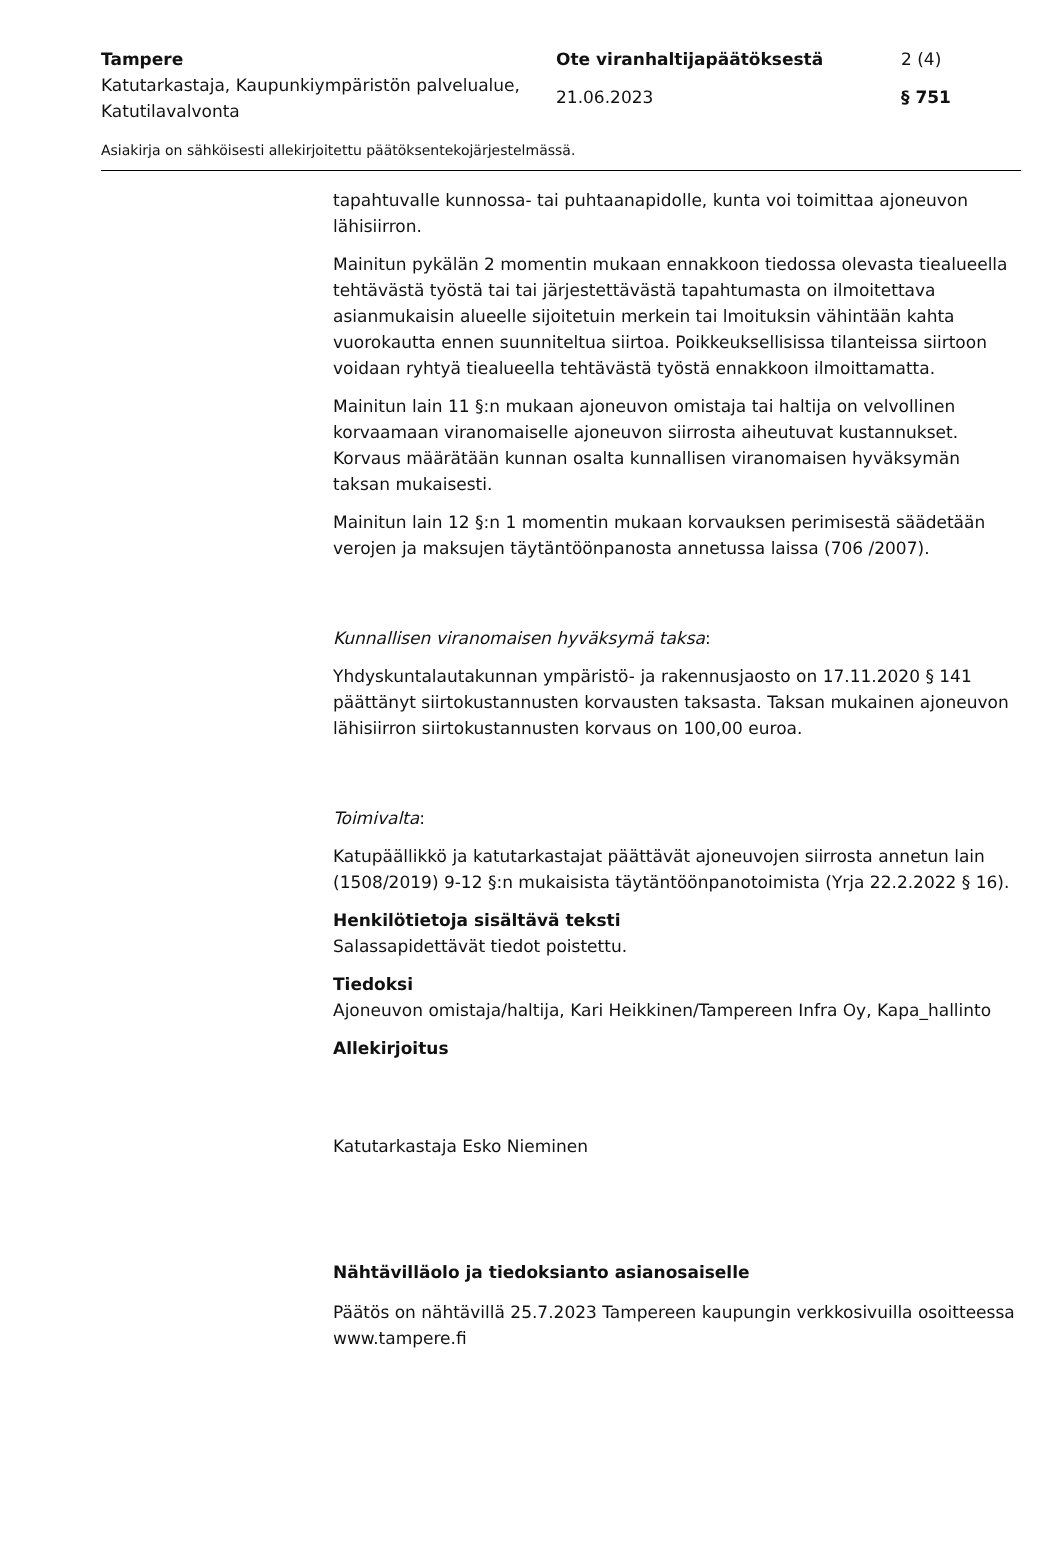Tampere Ote viranhaltijapäätöksestä 2 (4)
Katutarkastaja, Kaupunkiympäristön palvelualue, Katutilavalvonta
21.06.2023 § 751
Asiakirja on sähköisesti allekirjoitettu päätöksentekojärjestelmässä.
tapahtuvalle kunnossa- tai puhtaanapidolle, kunta voi toimittaa ajoneuvon lähisiirron.
Mainitun pykälän 2 momentin mukaan ennakkoon tiedossa olevasta tiealueella tehtävästä työstä tai tai järjestettävästä tapahtumasta on ilmoitettava asianmukaisin alueelle sijoitetuin merkein tai lmoituksin vähintään kahta vuorokautta ennen suunniteltua siirtoa. Poikkeuksellisissa tilanteissa siirtoon voidaan ryhtyä tiealueella tehtävästä työstä ennakkoon ilmoittamatta.
Mainitun lain 11 §:n mukaan ajoneuvon omistaja tai haltija on velvollinen korvaamaan viranomaiselle ajoneuvon siirrosta aiheutuvat kustannukset. Korvaus määrätään kunnan osalta kunnallisen viranomaisen hyväksymän taksan mukaisesti.
Mainitun lain 12 §:n 1 momentin mukaan korvauksen perimisestä säädetään verojen ja maksujen täytäntöönpanosta annetussa laissa (706 /2007).
Kunnallisen viranomaisen hyväksymä taksa:
Yhdyskuntalautakunnan ympäristö- ja rakennusjaosto on 17.11.2020 § 141 päättänyt siirtokustannusten korvausten taksasta. Taksan mukainen ajoneuvon lähisiirron siirtokustannusten korvaus on 100,00 euroa.
Toimivalta:
Katupäällikkö ja katutarkastajat päättävät ajoneuvojen siirrosta annetun lain (1508/2019) 9-12 §:n mukaisista täytäntöönpanotoimista (Yrja 22.2.2022 § 16).
Henkilötietoja sisältävä teksti
Salassapidettävät tiedot poistettu.
Tiedoksi
Ajoneuvon omistaja/haltija, Kari Heikkinen/Tampereen Infra Oy, Kapa_hallinto
Allekirjoitus
Katutarkastaja Esko Nieminen
Nähtävilläolo ja tiedoksianto asianosaiselle
Päätös on nähtävillä 25.7.2023 Tampereen kaupungin verkkosivuilla osoitteessa www.tampere.fi